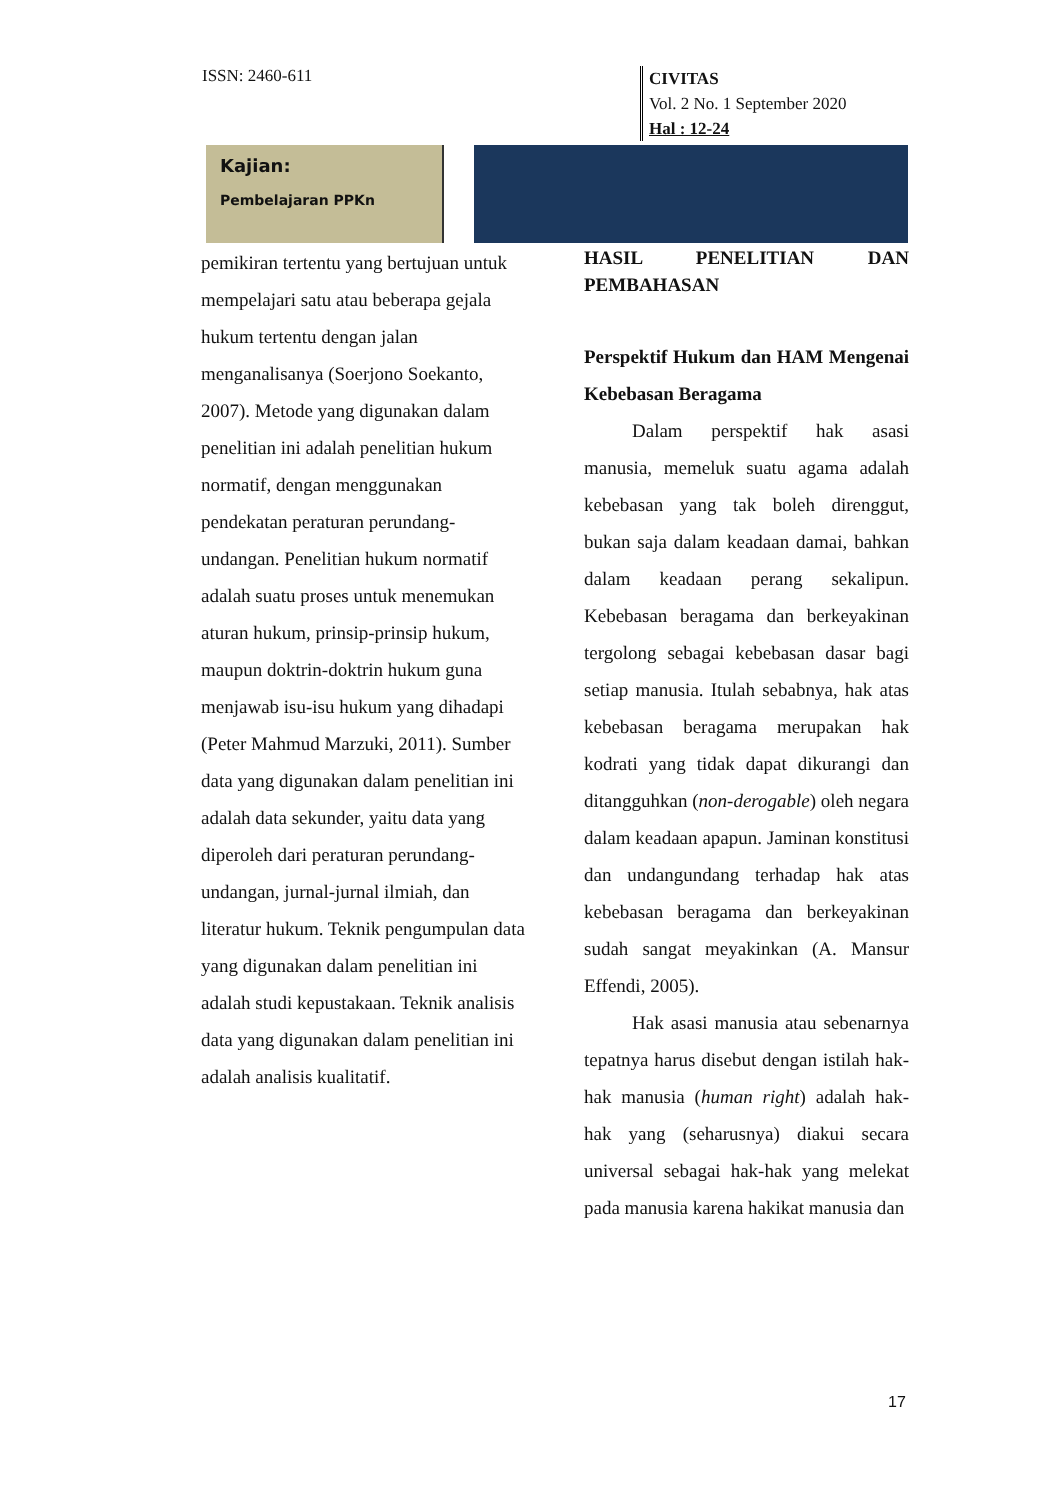ISSN: 2460-611
CIVITAS
Vol. 2 No. 1 September 2020
Hal : 12-24
Kajian:
Pembelajaran PPKn
pemikiran tertentu yang bertujuan untuk mempelajari satu atau beberapa gejala hukum tertentu dengan jalan menganalisanya (Soerjono Soekanto, 2007). Metode yang digunakan dalam penelitian ini adalah penelitian hukum normatif, dengan menggunakan pendekatan peraturan perundang-undangan. Penelitian hukum normatif adalah suatu proses untuk menemukan aturan hukum, prinsip-prinsip hukum, maupun doktrin-doktrin hukum guna menjawab isu-isu hukum yang dihadapi (Peter Mahmud Marzuki, 2011). Sumber data yang digunakan dalam penelitian ini adalah data sekunder, yaitu data yang diperoleh dari peraturan perundang-undangan, jurnal-jurnal ilmiah, dan literatur hukum. Teknik pengumpulan data yang digunakan dalam penelitian ini adalah studi kepustakaan. Teknik analisis data yang digunakan dalam penelitian ini adalah analisis kualitatif.
HASIL PENELITIAN DAN PEMBAHASAN
Perspektif Hukum dan HAM Mengenai Kebebasan Beragama
Dalam perspektif hak asasi manusia, memeluk suatu agama adalah kebebasan yang tak boleh direnggut, bukan saja dalam keadaan damai, bahkan dalam keadaan perang sekalipun. Kebebasan beragama dan berkeyakinan tergolong sebagai kebebasan dasar bagi setiap manusia. Itulah sebabnya, hak atas kebebasan beragama merupakan hak kodrati yang tidak dapat dikurangi dan ditangguhkan (non-derogable) oleh negara dalam keadaan apapun. Jaminan konstitusi dan undangundang terhadap hak atas kebebasan beragama dan berkeyakinan sudah sangat meyakinkan (A. Mansur Effendi, 2005).
Hak asasi manusia atau sebenarnya tepatnya harus disebut dengan istilah hak-hak manusia (human right) adalah hak-hak yang (seharusnya) diakui secara universal sebagai hak-hak yang melekat pada manusia karena hakikat manusia dan
17